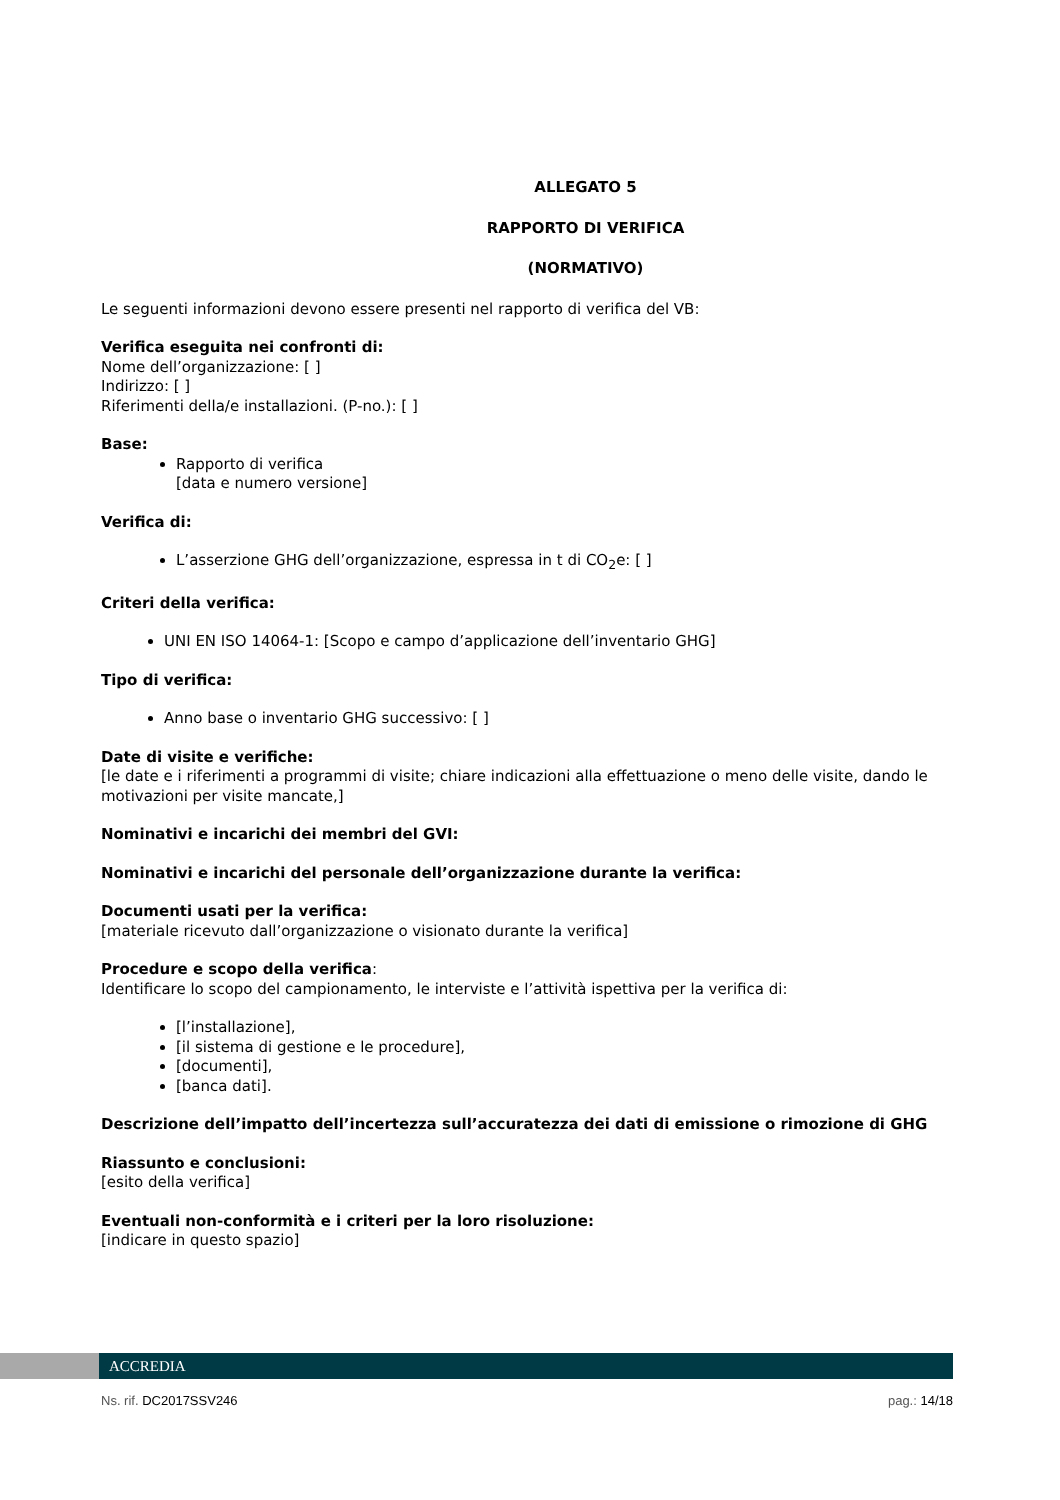ALLEGATO 5
RAPPORTO DI VERIFICA
(NORMATIVO)
Le seguenti informazioni devono essere presenti nel rapporto di verifica del VB:
Verifica eseguita nei confronti di:
Nome dell’organizzazione: [ ]
Indirizzo: [ ]
Riferimenti della/e installazioni. (P-no.): [ ]
Base:
Rapporto di verifica
[data e numero versione]
Verifica di:
L’asserzione GHG dell’organizzazione, espressa in t di CO<sub>2</sub>e: [ ]
Criteri della verifica:
UNI EN ISO 14064-1: [Scopo e campo d’applicazione dell’inventario GHG]
Tipo di verifica:
Anno base o inventario GHG successivo: [ ]
Date di visite e verifiche:
[le date e i riferimenti a programmi di visite; chiare indicazioni alla effettuazione o meno delle visite, dando le motivazioni per visite mancate,]
Nominativi e incarichi dei membri del GVI:
Nominativi e incarichi del personale dell’organizzazione durante la verifica:
Documenti usati per la verifica:
[materiale ricevuto dall’organizzazione o visionato durante la verifica]
Procedure e scopo della verifica:
Identificare lo scopo del campionamento, le interviste e l’attività ispettiva per la verifica di:
[l’installazione],
[il sistema di gestione e le procedure],
[documenti],
[banca dati].
Descrizione dell’impatto dell’incertezza sull’accuratezza dei dati di emissione o rimozione di GHG
Riassunto e conclusioni:
[esito della verifica]
Eventuali non-conformità e i criteri per la loro risoluzione:
[indicare in questo spazio]
ACCREDIA
Ns. rif. DC2017SSV246 pag.: 14/18